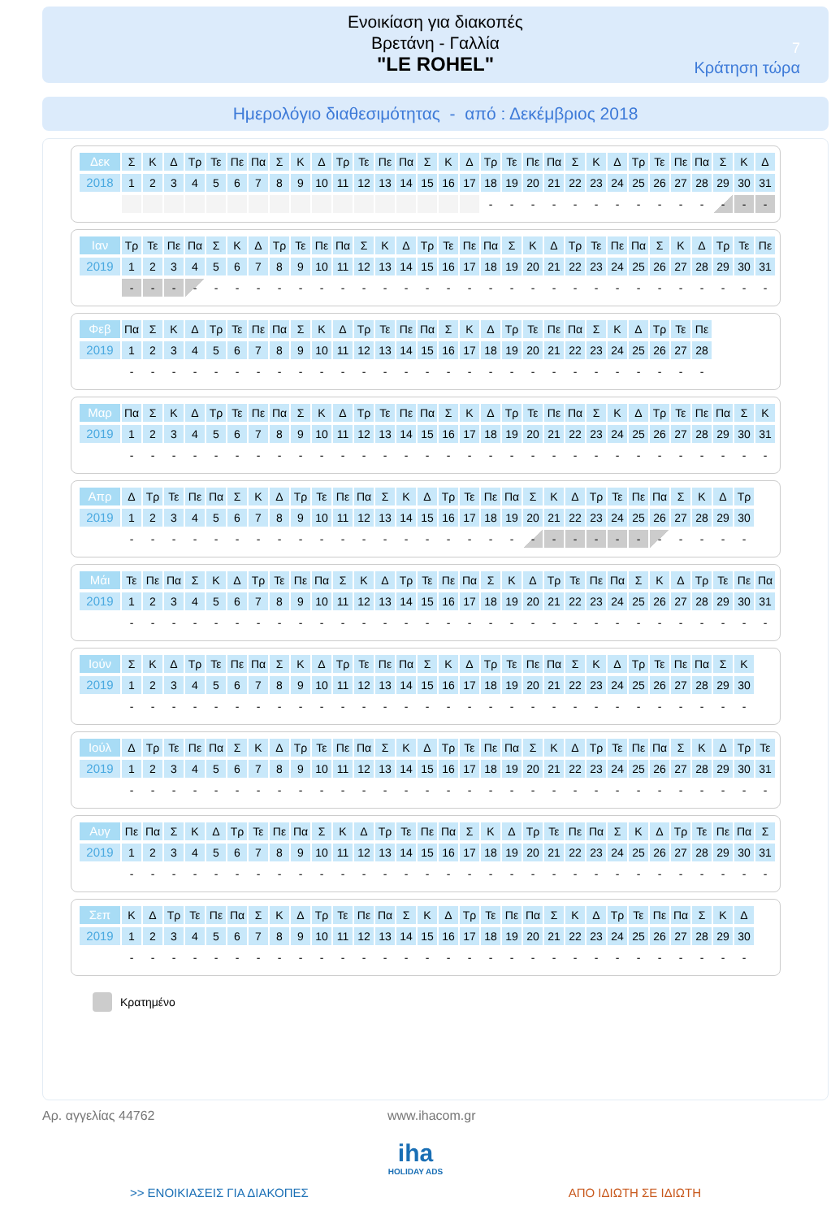Ενοικίαση για διακοπές
Βρετάνη - Γαλλία
"LE ROHEL"
7
Κράτηση τώρα
Ημερολόγιο διαθεσιμότητας - από : Δεκέμβριος 2018
| Δεκ | Σ | Κ | Δ | Τρ | Τε | Πε | Πα | Σ | Κ | Δ | Τρ | Τε | Πε | Πα | Σ | Κ | Δ | Τρ | Τε | Πε | Πα | Σ | Κ | Δ | Τρ | Τε | Πε | Πα | Σ | Κ | Δ |
| 2018 | 1 | 2 | 3 | 4 | 5 | 6 | 7 | 8 | 9 | 10 | 11 | 12 | 13 | 14 | 15 | 16 | 17 | 18 | 19 | 20 | 21 | 22 | 23 | 24 | 25 | 26 | 27 | 28 | 29 | 30 | 31 |
| | | | | | | | | | | | | | | | | | | - | - | - | - | - | - | - | - | - | - | - | - | - | - |
| Ιαν | Τρ | Τε | Πε | Πα | Σ | Κ | Δ | Τρ | Τε | Πε | Πα | Σ | Κ | Δ | Τρ | Τε | Πε | Πα | Σ | Κ | Δ | Τρ | Τε | Πε | Πα | Σ | Κ | Δ | Τρ | Τε | Πε |
| 2019 | 1 | 2 | 3 | 4 | 5 | 6 | 7 | 8 | 9 | 10 | 11 | 12 | 13 | 14 | 15 | 16 | 17 | 18 | 19 | 20 | 21 | 22 | 23 | 24 | 25 | 26 | 27 | 28 | 29 | 30 | 31 |
| | - | - | - | - | - | - | - | - | - | - | - | - | - | - | - | - | - | - | - | - | - | - | - | - | - | - | - | - | - | - | - |
| Φεβ | Πα | Σ | Κ | Δ | Τρ | Τε | Πε | Πα | Σ | Κ | Δ | Τρ | Τε | Πε | Πα | Σ | Κ | Δ | Τρ | Τε | Πε | Πα | Σ | Κ | Δ | Τρ | Τε | Πε |
| 2019 | 1 | 2 | 3 | 4 | 5 | 6 | 7 | 8 | 9 | 10 | 11 | 12 | 13 | 14 | 15 | 16 | 17 | 18 | 19 | 20 | 21 | 22 | 23 | 24 | 25 | 26 | 27 | 28 |
| | - | - | - | - | - | - | - | - | - | - | - | - | - | - | - | - | - | - | - | - | - | - | - | - | - | - | - | - |
| Μαρ | Πα | Σ | Κ | Δ | Τρ | Τε | Πε | Πα | Σ | Κ | Δ | Τρ | Τε | Πε | Πα | Σ | Κ | Δ | Τρ | Τε | Πε | Πα | Σ | Κ | Δ | Τρ | Τε | Πε | Πα | Σ | Κ |
| 2019 | 1 | 2 | 3 | 4 | 5 | 6 | 7 | 8 | 9 | 10 | 11 | 12 | 13 | 14 | 15 | 16 | 17 | 18 | 19 | 20 | 21 | 22 | 23 | 24 | 25 | 26 | 27 | 28 | 29 | 30 | 31 |
| | - | - | - | - | - | - | - | - | - | - | - | - | - | - | - | - | - | - | - | - | - | - | - | - | - | - | - | - | - | - | - |
| Απρ | Δ | Τρ | Τε | Πε | Πα | Σ | Κ | Δ | Τρ | Τε | Πε | Πα | Σ | Κ | Δ | Τρ | Τε | Πε | Πα | Σ | Κ | Δ | Τρ | Τε | Πε | Πα | Σ | Κ | Δ | Τρ |
| 2019 | 1 | 2 | 3 | 4 | 5 | 6 | 7 | 8 | 9 | 10 | 11 | 12 | 13 | 14 | 15 | 16 | 17 | 18 | 19 | 20 | 21 | 22 | 23 | 24 | 25 | 26 | 27 | 28 | 29 | 30 |
| | - | - | - | - | - | - | - | - | - | - | - | - | - | - | - | - | - | - | - | - | - | - | - | - | - | - | - | - | - | - |
| Μάι | Τε | Πε | Πα | Σ | Κ | Δ | Τρ | Τε | Πε | Πα | Σ | Κ | Δ | Τρ | Τε | Πε | Πα | Σ | Κ | Δ | Τρ | Τε | Πε | Πα | Σ | Κ | Δ | Τρ | Τε | Πε | Πα |
| 2019 | 1 | 2 | 3 | 4 | 5 | 6 | 7 | 8 | 9 | 10 | 11 | 12 | 13 | 14 | 15 | 16 | 17 | 18 | 19 | 20 | 21 | 22 | 23 | 24 | 25 | 26 | 27 | 28 | 29 | 30 | 31 |
| | - | - | - | - | - | - | - | - | - | - | - | - | - | - | - | - | - | - | - | - | - | - | - | - | - | - | - | - | - | - | - |
| Ιούν | Σ | Κ | Δ | Τρ | Τε | Πε | Πα | Σ | Κ | Δ | Τρ | Τε | Πε | Πα | Σ | Κ | Δ | Τρ | Τε | Πε | Πα | Σ | Κ | Δ | Τρ | Τε | Πε | Πα | Σ | Κ |
| 2019 | 1 | 2 | 3 | 4 | 5 | 6 | 7 | 8 | 9 | 10 | 11 | 12 | 13 | 14 | 15 | 16 | 17 | 18 | 19 | 20 | 21 | 22 | 23 | 24 | 25 | 26 | 27 | 28 | 29 | 30 |
| | - | - | - | - | - | - | - | - | - | - | - | - | - | - | - | - | - | - | - | - | - | - | - | - | - | - | - | - | - | - |
| Ιούλ | Δ | Τρ | Τε | Πε | Πα | Σ | Κ | Δ | Τρ | Τε | Πε | Πα | Σ | Κ | Δ | Τρ | Τε | Πε | Πα | Σ | Κ | Δ | Τρ | Τε | Πε | Πα | Σ | Κ | Δ | Τρ | Τε |
| 2019 | 1 | 2 | 3 | 4 | 5 | 6 | 7 | 8 | 9 | 10 | 11 | 12 | 13 | 14 | 15 | 16 | 17 | 18 | 19 | 20 | 21 | 22 | 23 | 24 | 25 | 26 | 27 | 28 | 29 | 30 | 31 |
| | - | - | - | - | - | - | - | - | - | - | - | - | - | - | - | - | - | - | - | - | - | - | - | - | - | - | - | - | - | - | - |
| Αυγ | Πε | Πα | Σ | Κ | Δ | Τρ | Τε | Πε | Πα | Σ | Κ | Δ | Τρ | Τε | Πε | Πα | Σ | Κ | Δ | Τρ | Τε | Πε | Πα | Σ | Κ | Δ | Τρ | Τε | Πε | Πα | Σ |
| 2019 | 1 | 2 | 3 | 4 | 5 | 6 | 7 | 8 | 9 | 10 | 11 | 12 | 13 | 14 | 15 | 16 | 17 | 18 | 19 | 20 | 21 | 22 | 23 | 24 | 25 | 26 | 27 | 28 | 29 | 30 | 31 |
| | - | - | - | - | - | - | - | - | - | - | - | - | - | - | - | - | - | - | - | - | - | - | - | - | - | - | - | - | - | - | - |
| Σεπ | Κ | Δ | Τρ | Τε | Πε | Πα | Σ | Κ | Δ | Τρ | Τε | Πε | Πα | Σ | Κ | Δ | Τρ | Τε | Πε | Πα | Σ | Κ | Δ | Τρ | Τε | Πε | Πα | Σ | Κ | Δ |
| 2019 | 1 | 2 | 3 | 4 | 5 | 6 | 7 | 8 | 9 | 10 | 11 | 12 | 13 | 14 | 15 | 16 | 17 | 18 | 19 | 20 | 21 | 22 | 23 | 24 | 25 | 26 | 27 | 28 | 29 | 30 |
| | - | - | - | - | - | - | - | - | - | - | - | - | - | - | - | - | - | - | - | - | - | - | - | - | - | - | - | - | - | - |
Κρατημένο
Αρ. αγγελίας 44762 www.ihacom.gr
iha
HOLIDAY ADS
>> ΕΝΟΙΚΙΑΣΕΙΣ ΓΙΑ ΔΙΑΚΟΠΕΣ ΑΠΟ ΙΔΙΩΤΗ ΣΕ ΙΔΙΩΤΗ